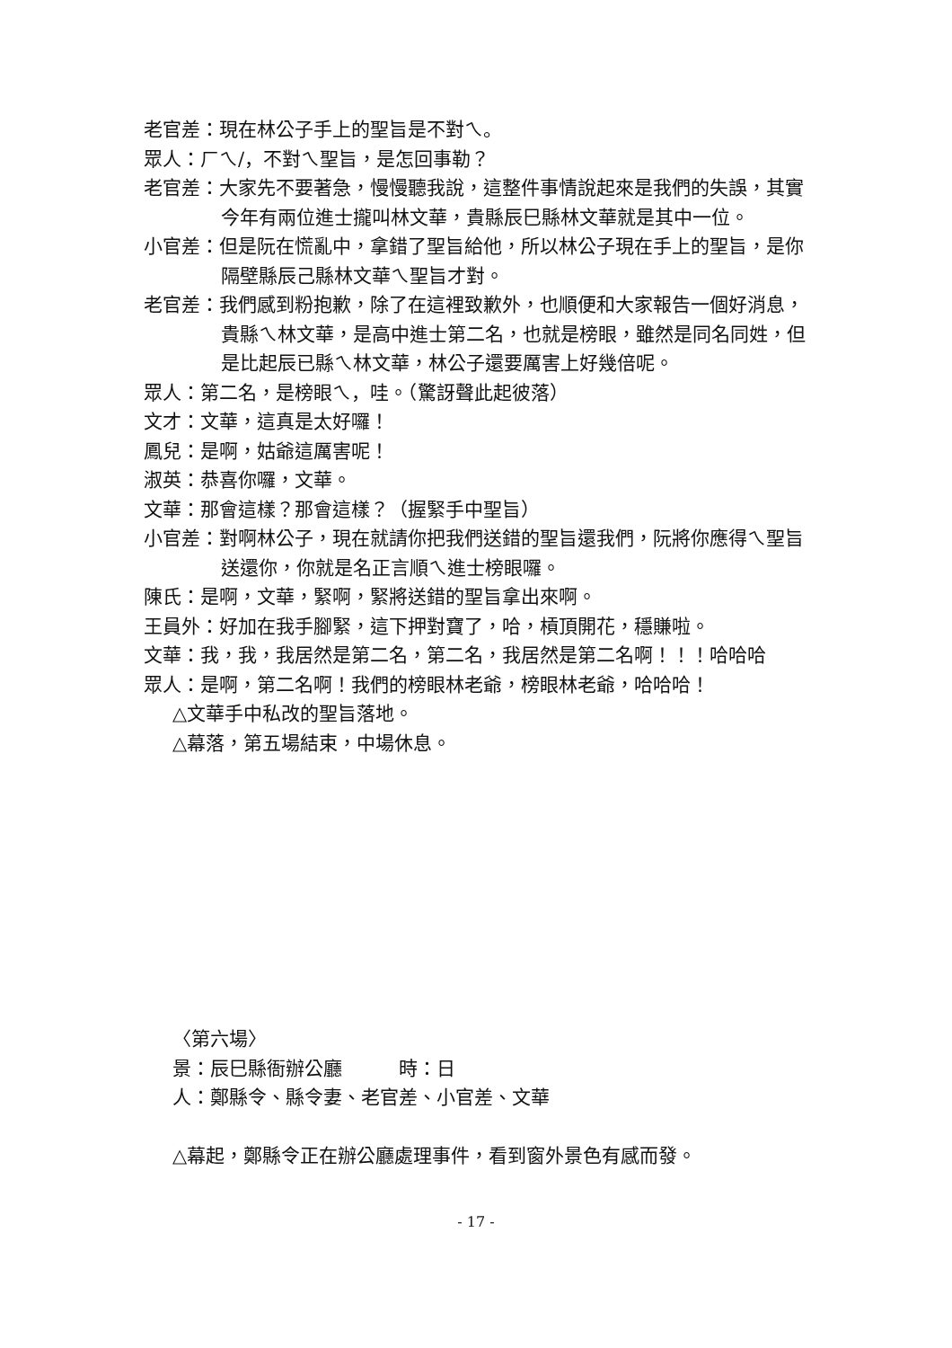老官差：現在林公子手上的聖旨是不對ㄟ。
眾人：ㄏㄟ/，不對ㄟ聖旨，是怎回事勒？
老官差：大家先不要著急，慢慢聽我說，這整件事情說起來是我們的失誤，其實今年有兩位進士攏叫林文華，貴縣辰巳縣林文華就是其中一位。
小官差：但是阮在慌亂中，拿錯了聖旨給他，所以林公子現在手上的聖旨，是你隔壁縣辰己縣林文華ㄟ聖旨才對。
老官差：我們感到粉抱歉，除了在這裡致歉外，也順便和大家報告一個好消息，貴縣ㄟ林文華，是高中進士第二名，也就是榜眼，雖然是同名同姓，但是比起辰已縣ㄟ林文華，林公子還要厲害上好幾倍呢。
眾人：第二名，是榜眼ㄟ，哇。（驚訝聲此起彼落）
文才：文華，這真是太好囉！
鳳兒：是啊，姑爺這厲害呢！
淑英：恭喜你囉，文華。
文華：那會這樣？那會這樣？（握緊手中聖旨）
小官差：對啊林公子，現在就請你把我們送錯的聖旨還我們，阮將你應得ㄟ聖旨送還你，你就是名正言順ㄟ進士榜眼囉。
陳氏：是啊，文華，緊啊，緊將送錯的聖旨拿出來啊。
王員外：好加在我手腳緊，這下押對寶了，哈，槓頂開花，穩賺啦。
文華：我，我，我居然是第二名，第二名，我居然是第二名啊！！！哈哈哈
眾人：是啊，第二名啊！我們的榜眼林老爺，榜眼林老爺，哈哈哈！
△文華手中私改的聖旨落地。
△幕落，第五場結束，中場休息。
〈第六場〉
景：辰巳縣衙辦公廳　　　時：日
人：鄭縣令、縣令妻、老官差、小官差、文華
△幕起，鄭縣令正在辦公廳處理事件，看到窗外景色有感而發。
- 17 -